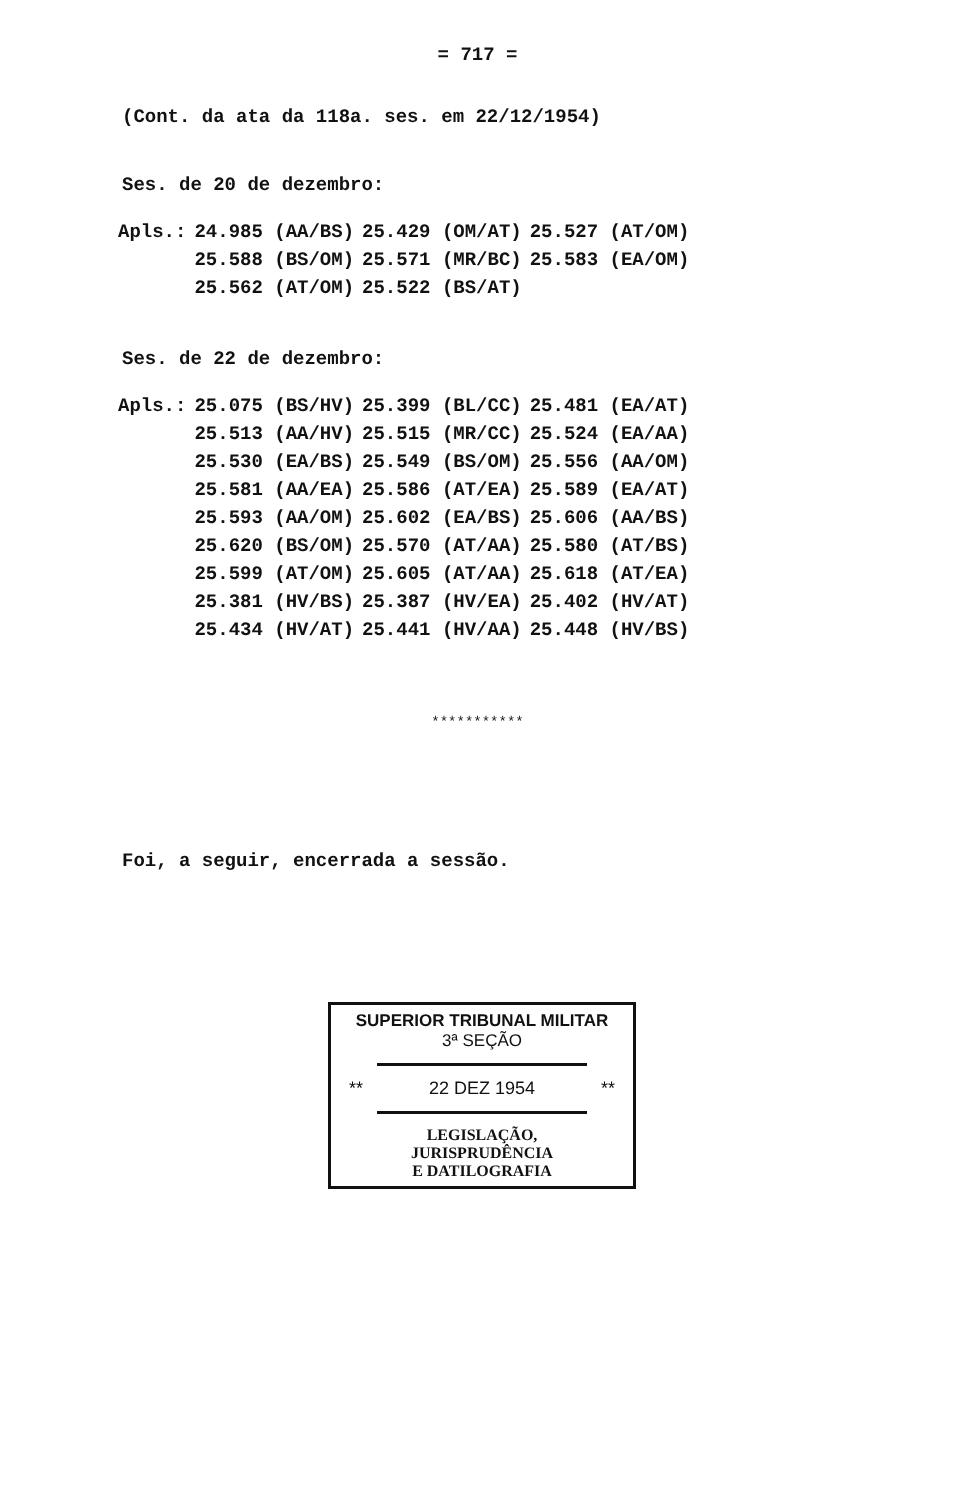= 717 =
(Cont. da ata da 118a. ses. em 22/12/1954)
Ses. de 20 de dezembro:
| Apls.: | 24.985 (AA/BS) | 25.429 (OM/AT) | 25.527 (AT/OM) |
| | 25.588 (BS/OM) | 25.571 (MR/BC) | 25.583 (EA/OM) |
| | 25.562 (AT/OM) | 25.522 (BS/AT) | |
Ses. de 22 de dezembro:
| Apls.: | 25.075 (BS/HV) | 25.399 (BL/CC) | 25.481 (EA/AT) |
| | 25.513 (AA/HV) | 25.515 (MR/CC) | 25.524 (EA/AA) |
| | 25.530 (EA/BS) | 25.549 (BS/OM) | 25.556 (AA/OM) |
| | 25.581 (AA/EA) | 25.586 (AT/EA) | 25.589 (EA/AT) |
| | 25.593 (AA/OM) | 25.602 (EA/BS) | 25.606 (AA/BS) |
| | 25.620 (BS/OM) | 25.570 (AT/AA) | 25.580 (AT/BS) |
| | 25.599 (AT/OM) | 25.605 (AT/AA) | 25.618 (AT/EA) |
| | 25.381 (HV/BS) | 25.387 (HV/EA) | 25.402 (HV/AT) |
| | 25.434 (HV/AT) | 25.441 (HV/AA) | 25.448 (HV/BS) |
***********
Foi, a seguir, encerrada a sessão.
SUPERIOR TRIBUNAL MILITAR
3ª SEÇÃO
** 22 DEZ 1954 **
LEGISLAÇÃO,
JURISPRUDÊNCIA
E DATILOGRAFIA